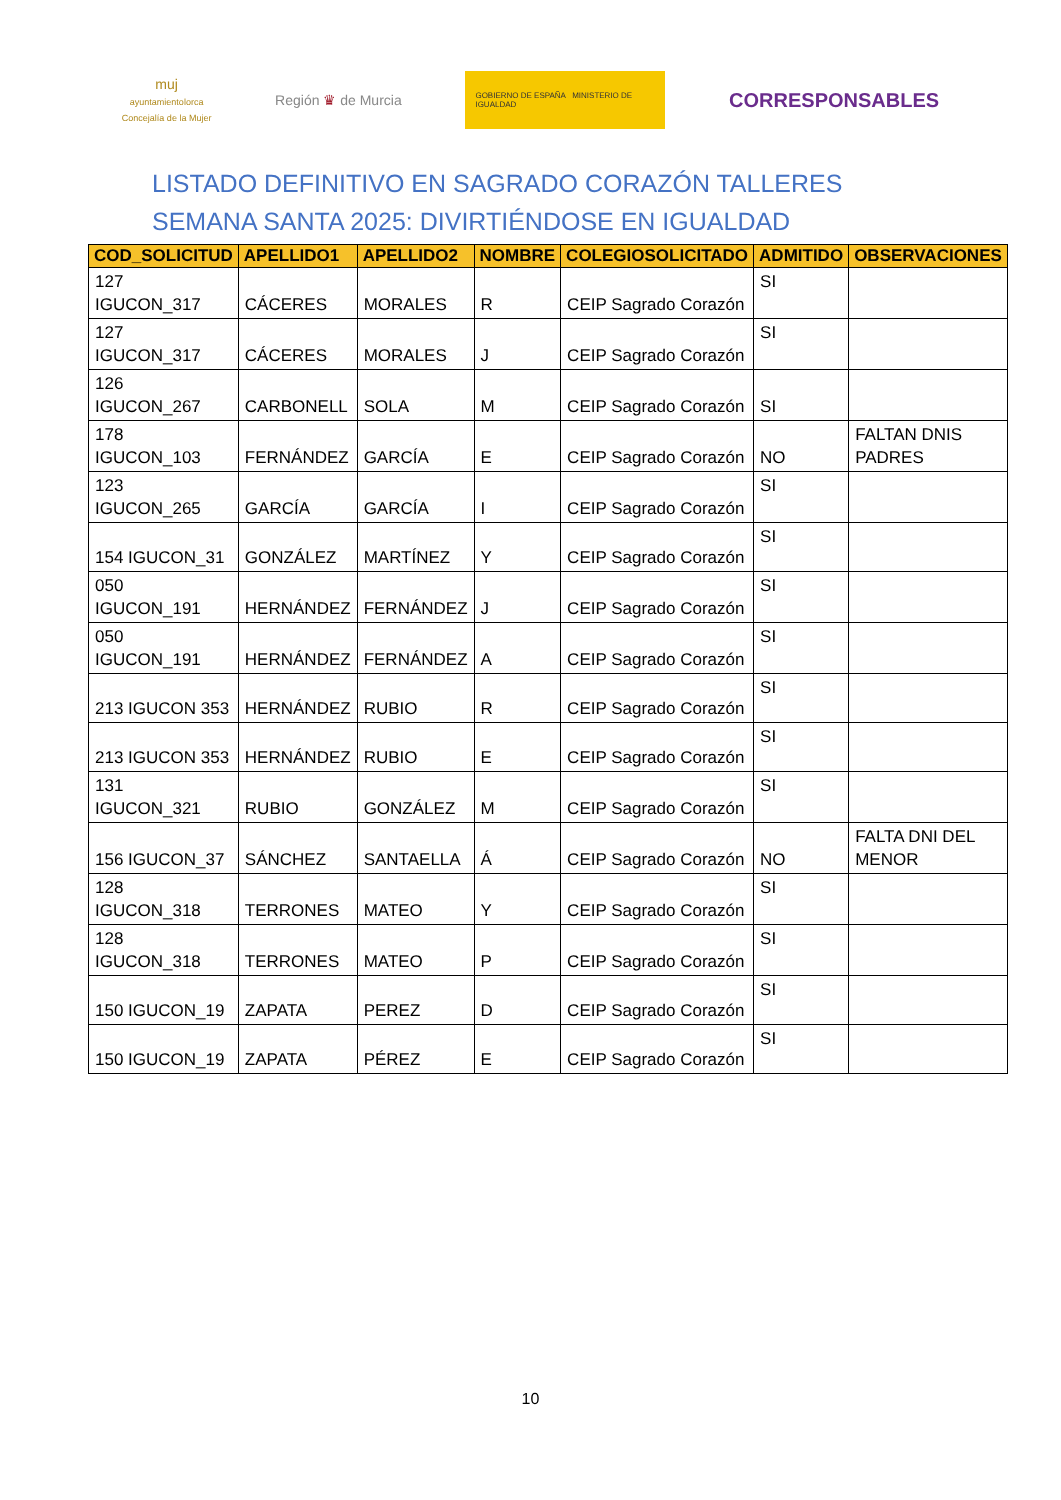muj
ayuntamientolorca
Concejalía de la Mujer
Región ♛ de Murcia
GOBIERNO DE ESPAÑA MINISTERIO DE IGUALDAD
CORRESPONSABLES
LISTADO DEFINITIVO EN SAGRADO CORAZÓN TALLERES SEMANA SANTA 2025: DIVIRTIÉNDOSE EN IGUALDAD
| COD_SOLICITUD | APELLIDO1 | APELLIDO2 | NOMBRE | COLEGIOSOLICITADO | ADMITIDO | OBSERVACIONES |
| --- | --- | --- | --- | --- | --- | --- |
| 127 IGUCON_317 | CÁCERES | MORALES | R | CEIP Sagrado Corazón | SI | |
| 127 IGUCON_317 | CÁCERES | MORALES | J | CEIP Sagrado Corazón | SI | |
| 126 IGUCON_267 | CARBONELL | SOLA | M | CEIP Sagrado Corazón | SI | |
| 178 IGUCON_103 | FERNÁNDEZ | GARCÍA | E | CEIP Sagrado Corazón | NO | FALTAN DNIS PADRES |
| 123 IGUCON_265 | GARCÍA | GARCÍA | I | CEIP Sagrado Corazón | SI | |
| 154 IGUCON_31 | GONZÁLEZ | MARTÍNEZ | Y | CEIP Sagrado Corazón | SI | |
| 050 IGUCON_191 | HERNÁNDEZ | FERNÁNDEZ | J | CEIP Sagrado Corazón | SI | |
| 050 IGUCON_191 | HERNÁNDEZ | FERNÁNDEZ | A | CEIP Sagrado Corazón | SI | |
| 213 IGUCON 353 | HERNÁNDEZ | RUBIO | R | CEIP Sagrado Corazón | SI | |
| 213 IGUCON 353 | HERNÁNDEZ | RUBIO | E | CEIP Sagrado Corazón | SI | |
| 131 IGUCON_321 | RUBIO | GONZÁLEZ | M | CEIP Sagrado Corazón | SI | |
| 156 IGUCON_37 | SÁNCHEZ | SANTAELLA | Á | CEIP Sagrado Corazón | NO | FALTA DNI DEL MENOR |
| 128 IGUCON_318 | TERRONES | MATEO | Y | CEIP Sagrado Corazón | SI | |
| 128 IGUCON_318 | TERRONES | MATEO | P | CEIP Sagrado Corazón | SI | |
| 150 IGUCON_19 | ZAPATA | PEREZ | D | CEIP Sagrado Corazón | SI | |
| 150 IGUCON_19 | ZAPATA | PÉREZ | E | CEIP Sagrado Corazón | SI | |
10